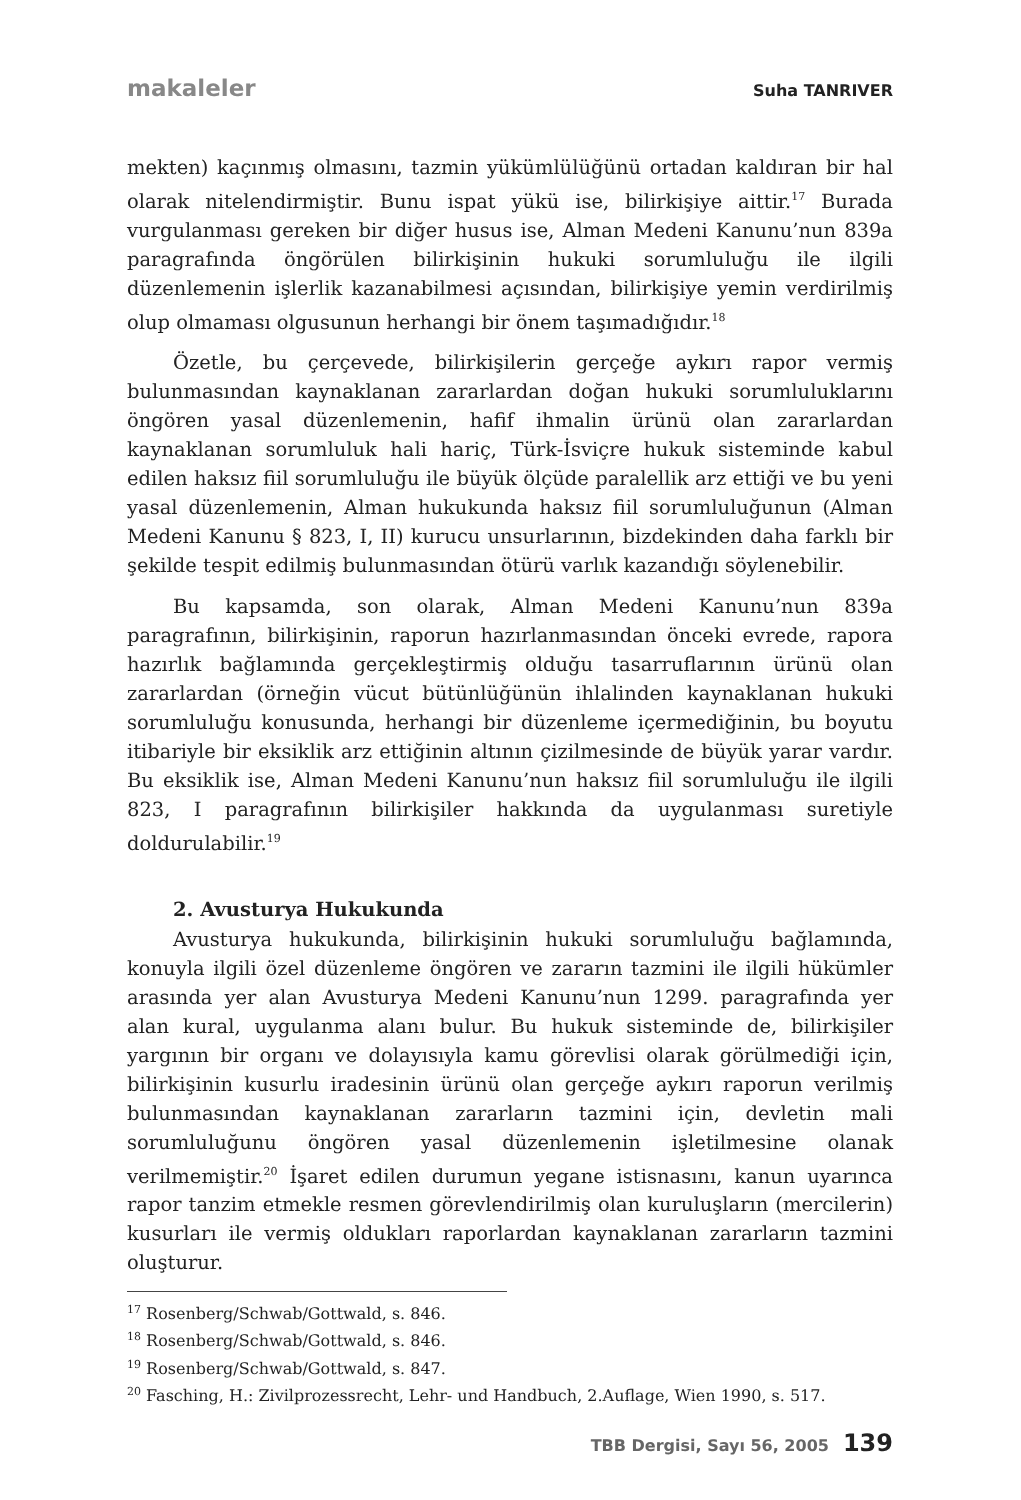makaleler Suha TANRIVER
mekten) kaçınmış olmasını, tazmin yükümlülüğünü ortadan kaldıran bir hal olarak nitelendirmiştir. Bunu ispat yükü ise, bilirkişiye aittir.<sup>17</sup> Burada vurgulanması gereken bir diğer husus ise, Alman Medeni Kanunu’nun 839a paragrafında öngörülen bilirkişinin hukuki sorumluluğu ile ilgili düzenlemenin işlerlik kazanabilmesi açısından, bilirkişiye yemin verdirilmiş olup olmaması olgusunun herhangi bir önem taşımadığıdır.<sup>18</sup>
Özetle, bu çerçevede, bilirkişilerin gerçeğe aykırı rapor vermiş bulunmasından kaynaklanan zararlardan doğan hukuki sorumluluklarını öngören yasal düzenlemenin, hafif ihmalin ürünü olan zararlardan kaynaklanan sorumluluk hali hariç, Türk-İsviçre hukuk sisteminde kabul edilen haksız fiil sorumluluğu ile büyük ölçüde paralellik arz ettiği ve bu yeni yasal düzenlemenin, Alman hukukunda haksız fiil sorumluluğunun (Alman Medeni Kanunu § 823, I, II) kurucu unsurlarının, bizdekinden daha farklı bir şekilde tespit edilmiş bulunmasından ötürü varlık kazandığı söylenebilir.
Bu kapsamda, son olarak, Alman Medeni Kanunu’nun 839a paragrafının, bilirkişinin, raporun hazırlanmasından önceki evrede, rapora hazırlık bağlamında gerçekleştirmiş olduğu tasarruflarının ürünü olan zararlardan (örneğin vücut bütünlüğünün ihlalinden kaynaklanan hukuki sorumluluğu konusunda, herhangi bir düzenleme içermediğinin, bu boyutu itibariyle bir eksiklik arz ettiğinin altının çizilmesinde de büyük yarar vardır. Bu eksiklik ise, Alman Medeni Kanunu’nun haksız fiil sorumluluğu ile ilgili 823, I paragrafının bilirkişiler hakkında da uygulanması suretiyle doldurulabilir.<sup>19</sup>
2. Avusturya Hukukunda
Avusturya hukukunda, bilirkişinin hukuki sorumluluğu bağlamında, konuyla ilgili özel düzenleme öngören ve zararın tazmini ile ilgili hükümler arasında yer alan Avusturya Medeni Kanunu’nun 1299. paragrafında yer alan kural, uygulanma alanı bulur. Bu hukuk sisteminde de, bilirkişiler yargının bir organı ve dolayısıyla kamu görevlisi olarak görülmediği için, bilirkişinin kusurlu iradesinin ürünü olan gerçeğe aykırı raporun verilmiş bulunmasından kaynaklanan zararların tazmini için, devletin mali sorumluluğunu öngören yasal düzenlemenin işletilmesine olanak verilmemiştir.<sup>20</sup> İşaret edilen durumun yegane istisnasını, kanun uyarınca rapor tanzim etmekle resmen görevlendirilmiş olan kuruluşların (mercilerin) kusurları ile vermiş oldukları raporlardan kaynaklanan zararların tazmini oluşturur.
<sup>17</sup> Rosenberg/Schwab/Gottwald, s. 846.
<sup>18</sup> Rosenberg/Schwab/Gottwald, s. 846.
<sup>19</sup> Rosenberg/Schwab/Gottwald, s. 847.
<sup>20</sup> Fasching, H.: Zivilprozessrecht, Lehr- und Handbuch, 2.Auflage, Wien 1990, s. 517.
TBB Dergisi, Sayı 56, 2005 139